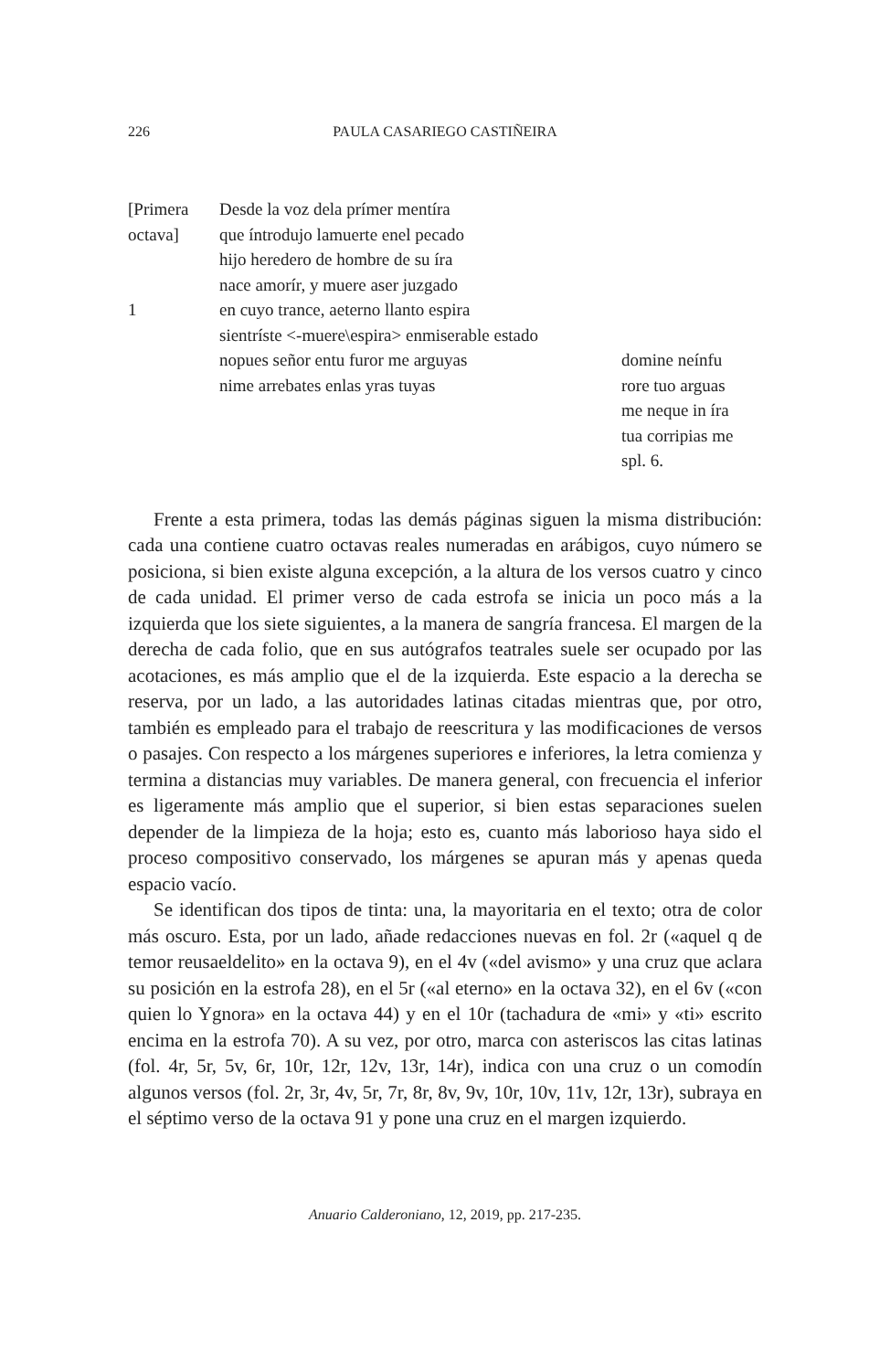226 PAULA CASARIEGO CASTIÑEIRA
[Primera
octava]
1
Desde la voz dela prímer mentíra
que íntrodujo lamuerte enel pecado
hijo heredero de hombre de su íra
nace amorír, y muere aser juzgado
en cuyo trance, aeterno llanto espira
sientríste <-muere\espira> enmiserable estado
nopues señor entu furor me arguyas
nime arrebates enlas yras tuyas
domine neínfu
rore tuo arguas
me neque in íra
tua corripias me
spl. 6.
Frente a esta primera, todas las demás páginas siguen la misma distribución: cada una contiene cuatro octavas reales numeradas en arábigos, cuyo número se posiciona, si bien existe alguna excepción, a la altura de los versos cuatro y cinco de cada unidad. El primer verso de cada estrofa se inicia un poco más a la izquierda que los siete siguientes, a la manera de sangría francesa. El margen de la derecha de cada folio, que en sus autógrafos teatrales suele ser ocupado por las acotaciones, es más amplio que el de la izquierda. Este espacio a la derecha se reserva, por un lado, a las autoridades latinas citadas mientras que, por otro, también es empleado para el trabajo de reescritura y las modificaciones de versos o pasajes. Con respecto a los márgenes superiores e inferiores, la letra comienza y termina a distancias muy variables. De manera general, con frecuencia el inferior es ligeramente más amplio que el superior, si bien estas separaciones suelen depender de la limpieza de la hoja; esto es, cuanto más laborioso haya sido el proceso compositivo conservado, los márgenes se apuran más y apenas queda espacio vacío.
Se identifican dos tipos de tinta: una, la mayoritaria en el texto; otra de color más oscuro. Esta, por un lado, añade redacciones nuevas en fol. 2r («aquel q de temor reusaeldelito» en la octava 9), en el 4v («del avismo» y una cruz que aclara su posición en la estrofa 28), en el 5r («al eterno» en la octava 32), en el 6v («con quien lo Ygnora» en la octava 44) y en el 10r (tachadura de «mi» y «ti» escrito encima en la estrofa 70). A su vez, por otro, marca con asteriscos las citas latinas (fol. 4r, 5r, 5v, 6r, 10r, 12r, 12v, 13r, 14r), indica con una cruz o un comodín algunos versos (fol. 2r, 3r, 4v, 5r, 7r, 8r, 8v, 9v, 10r, 10v, 11v, 12r, 13r), subraya en el séptimo verso de la octava 91 y pone una cruz en el margen izquierdo.
Anuario Calderoniano, 12, 2019, pp. 217-235.